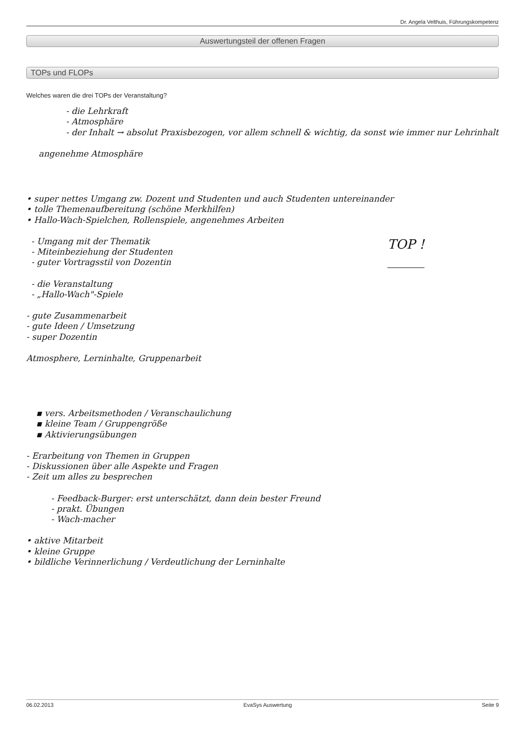Dr. Angela Velthuis, Führungskompetenz
Auswertungsteil der offenen Fragen
TOPs und FLOPs
Welches waren die drei TOPs der Veranstaltung?
- die Lehrkraft
- Atmosphäre
- der Inhalt → absolut Praxisbezogen, vor allem schnell & wichtig, da sonst wie immer nur Lehrinhalt
angenehme Atmosphäre
• super nettes Umgang zw. Dozent und Studenten und auch Studenten untereinander
• tolle Themenaufbereitung (schöne Merkhilfen)
• Hallo-Wach-Spielchen, Rollenspiele, angenehmes Arbeiten
- Umgang mit der Thematik
- Miteinbeziehung der Studenten
- guter Vortragsstil von Dozentin
TOP !
- die Veranstaltung
- „Hallo-Wach"-Spiele
- gute Zusammenarbeit
- gute Ideen / Umsetzung
- super Dozentin
Atmosphere, Lerninhalte, Gruppenarbeit
▪ vers. Arbeitsmethoden / Veranschaulichung
▪ kleine Team / Gruppengröße
▪ Aktivierungsübungen
- Erarbeitung von Themen in Gruppen
- Diskussionen über alle Aspekte und Fragen
- Zeit um alles zu besprechen
- Feedback-Burger: erst unterschätzt, dann dein bester Freund
- prakt. Übungen
- Wach-macher
• aktive Mitarbeit
• kleine Gruppe
• bildliche Verinnerlichung / Verdeutlichung der Lerninhalte
06.02.2013 EvaSys Auswertung Seite 9